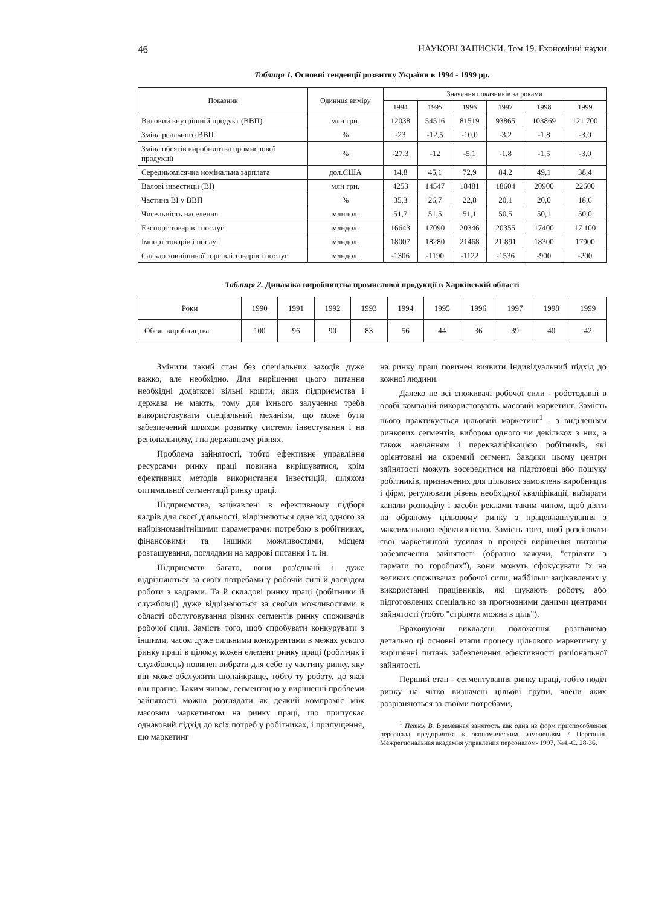46 НАУКОВІ ЗАПИСКИ. Том 19. Економічні науки
Таблиця 1. Основні тенденції розвитку України в 1994 - 1999 рр.
| Показник | Одиниця виміру | Значення показників за роками | | | | | |
| --- | --- | --- | --- | --- | --- | --- | --- |
| | | 1994 | 1995 | 1996 | 1997 | 1998 | 1999 |
| Валовий внутрішній продукт (ВВП) | млн грн. | 12038 | 54516 | 81519 | 93865 | 103869 | 121 700 |
| Зміна реального ВВП | % | -23 | -12,5 | -10,0 | -3,2 | -1,8 | -3,0 |
| Зміна обсягів виробництва промислової продукції | % | -27,3 | -12 | -5,1 | -1,8 | -1,5 | -3,0 |
| Середньомісячна номінальна зарплата | дол.США | 14,8 | 45,1 | 72,9 | 84,2 | 49,1 | 38,4 |
| Валові інвестиції (ВІ) | млн грн. | 4253 | 14547 | 18481 | 18604 | 20900 | 22600 |
| Частина ВІ у ВВП | % | 35,3 | 26,7 | 22,8 | 20,1 | 20,0 | 18,6 |
| Чисельність населення | млнчол. | 51,7 | 51,5 | 51,1 | 50,5 | 50,1 | 50,0 |
| Експорт товарів і послуг | млндол. | 16643 | 17090 | 20346 | 20355 | 17400 | 17 100 |
| Імпорт товарів і послуг | млндол. | 18007 | 18280 | 21468 | 21 891 | 18300 | 17900 |
| Сальдо зовнішньої торгівлі товарів і послуг | млндол. | -1306 | -1190 | -1122 | -1536 | -900 | -200 |
Таблиця 2. Динаміка виробництва промислової продукції в Харківській області
| Роки | 1990 | 1991 | 1992 | 1993 | 1994 | 1995 | 1996 | 1997 | 1998 | 1999 |
| --- | --- | --- | --- | --- | --- | --- | --- | --- | --- | --- |
| Обсяг виробництва | 100 | 96 | 90 | 83 | 56 | 44 | 36 | 39 | 40 | 42 |
Змінити такий стан без спеціальних заходів дуже важко, але необхідно. Для вирішення цього питання необхідні додаткові вільні кошти, яких підприємства і держава не мають, тому для їхнього залучення треба використовувати спеціальний механізм, що може бути забезпечений шляхом розвитку системи інвестування і на регіональному, і на державному рівнях.
Проблема зайнятості, тобто ефективне управління ресурсами ринку праці повинна вирішуватися, крім ефективних методів використання інвестицій, шляхом оптимальної сегментації ринку праці.
Підприємства, зацікавлені в ефективному підборі кадрів для своєї діяльності, відрізняються одне від одного за найрізноманітнішими параметрами: потребою в робітниках, фінансовими та іншими можливостями, місцем розташування, поглядами на кадрові питання і т. ін.
Підприємств багато, вони роз'єднані і дуже відрізняються за своїх потребами у робочій силі й досвідом роботи з кадрами. Та й складові ринку праці (робітники й службовці) дуже відрізняються за своїми можливостями в області обслуговування різних сегментів ринку споживачів робочої сили. Замість того, щоб спробувати конкурувати з іншими, часом дуже сильними конкурентами в межах усього ринку праці в цілому, кожен елемент ринку праці (робітник і службовець) повинен вибрати для себе ту частину ринку, яку він може обслужити щонайкраще, тобто ту роботу, до якої він прагне. Таким чином, сегментацію у вирішенні проблеми зайнятості можна розглядати як деякий компроміс між масовим маркетингом на ринку праці, що припускає однаковий підхід до всіх потреб у робітниках, і припущення, що маркетинг
на ринку пращ повинен виявити Індивідуальний підхід до кожної людини.
Далеко не всі споживачі робочої сили - роботодавці в особі компаній використовують масовий маркетинг. Замість нього практикується цільовий маркетинг<sup>1</sup> - з виділенням ринкових сегментів, вибором одного чи декількох з них, а також навчанням і перекваліфікацією робітників, які орієнтовані на окремий сегмент. Завдяки цьому центри зайнятості можуть зосередитися на підготовці або пошуку робітників, призначених для цільових замовлень виробництв і фірм, регулювати рівень необхідної кваліфікації, вибирати канали розподілу і засоби реклами таким чином, щоб діяти на обраному цільовому ринку з працевлаштування з максимальною ефективністю. Замість того, щоб розсіювати свої маркетингові зусилля в процесі вирішення питання забезпечення зайнятості (образно кажучи, "стріляти з гармати по горобцях"), вони можуть сфокусувати їх на великих споживачах робочої сили, найбільш зацікавлених у використанні працівників, які шукають роботу, або підготовлених спеціально за прогнозними даними центрами зайнятості (тобто "стріляти можна в ціль").
Враховуючи викладені положення, розглянемо детально ці основні етапи процесу цільового маркетингу у вирішенні питань забезпечення ефективності раціональної зайнятості.
Перший етап - сегментування ринку праці, тобто поділ ринку на чітко визначені цільові групи, члени яких розрізняються за своїми потребами,
<sup>1</sup> Петюх В. Временная занятость как одна из форм приспособления персонала предприятия к экономическим изменениям / Персонал. Межрегиональная академия управления персоналом- 1997, №4.-С. 28-36.